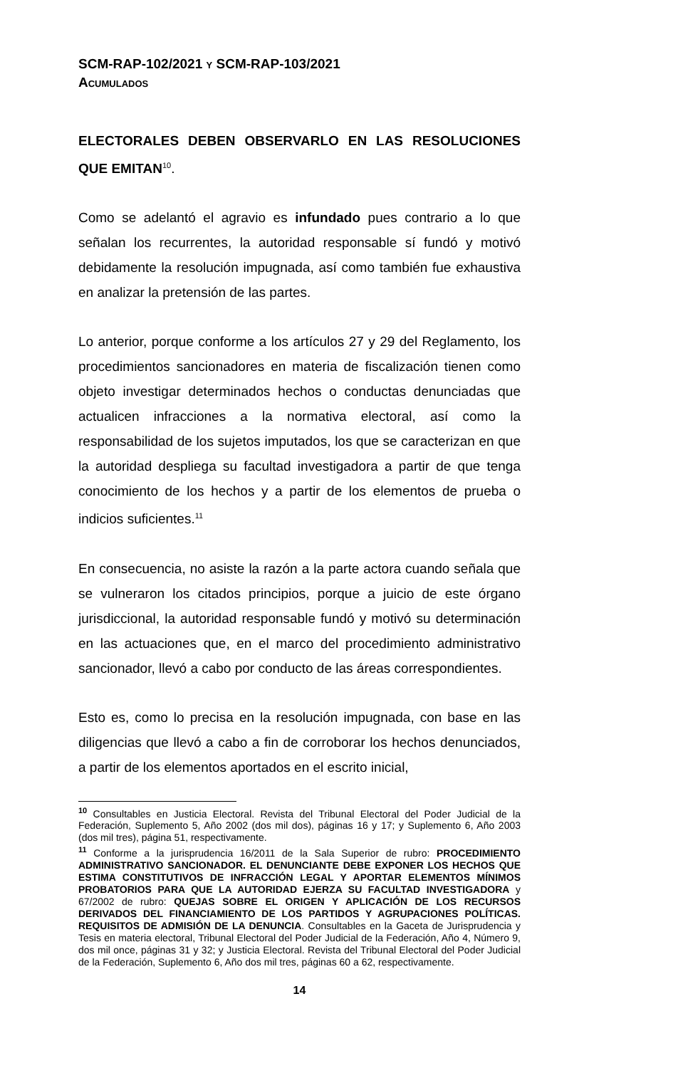SCM-RAP-102/2021 Y SCM-RAP-103/2021
ACUMULADOS
ELECTORALES DEBEN OBSERVARLO EN LAS RESOLUCIONES QUE EMITAN<sup>10</sup>.
Como se adelantó el agravio es infundado pues contrario a lo que señalan los recurrentes, la autoridad responsable sí fundó y motivó debidamente la resolución impugnada, así como también fue exhaustiva en analizar la pretensión de las partes.
Lo anterior, porque conforme a los artículos 27 y 29 del Reglamento, los procedimientos sancionadores en materia de fiscalización tienen como objeto investigar determinados hechos o conductas denunciadas que actualicen infracciones a la normativa electoral, así como la responsabilidad de los sujetos imputados, los que se caracterizan en que la autoridad despliega su facultad investigadora a partir de que tenga conocimiento de los hechos y a partir de los elementos de prueba o indicios suficientes.<sup>11</sup>
En consecuencia, no asiste la razón a la parte actora cuando señala que se vulneraron los citados principios, porque a juicio de este órgano jurisdiccional, la autoridad responsable fundó y motivó su determinación en las actuaciones que, en el marco del procedimiento administrativo sancionador, llevó a cabo por conducto de las áreas correspondientes.
Esto es, como lo precisa en la resolución impugnada, con base en las diligencias que llevó a cabo a fin de corroborar los hechos denunciados, a partir de los elementos aportados en el escrito inicial,
<sup>10</sup> Consultables en Justicia Electoral. Revista del Tribunal Electoral del Poder Judicial de la Federación, Suplemento 5, Año 2002 (dos mil dos), páginas 16 y 17; y Suplemento 6, Año 2003 (dos mil tres), página 51, respectivamente.
<sup>11</sup> Conforme a la jurisprudencia 16/2011 de la Sala Superior de rubro: PROCEDIMIENTO ADMINISTRATIVO SANCIONADOR. EL DENUNCIANTE DEBE EXPONER LOS HECHOS QUE ESTIMA CONSTITUTIVOS DE INFRACCIÓN LEGAL Y APORTAR ELEMENTOS MÍNIMOS PROBATORIOS PARA QUE LA AUTORIDAD EJERZA SU FACULTAD INVESTIGADORA y 67/2002 de rubro: QUEJAS SOBRE EL ORIGEN Y APLICACIÓN DE LOS RECURSOS DERIVADOS DEL FINANCIAMIENTO DE LOS PARTIDOS Y AGRUPACIONES POLÍTICAS. REQUISITOS DE ADMISIÓN DE LA DENUNCIA. Consultables en la Gaceta de Jurisprudencia y Tesis en materia electoral, Tribunal Electoral del Poder Judicial de la Federación, Año 4, Número 9, dos mil once, páginas 31 y 32; y Justicia Electoral. Revista del Tribunal Electoral del Poder Judicial de la Federación, Suplemento 6, Año dos mil tres, páginas 60 a 62, respectivamente.
14